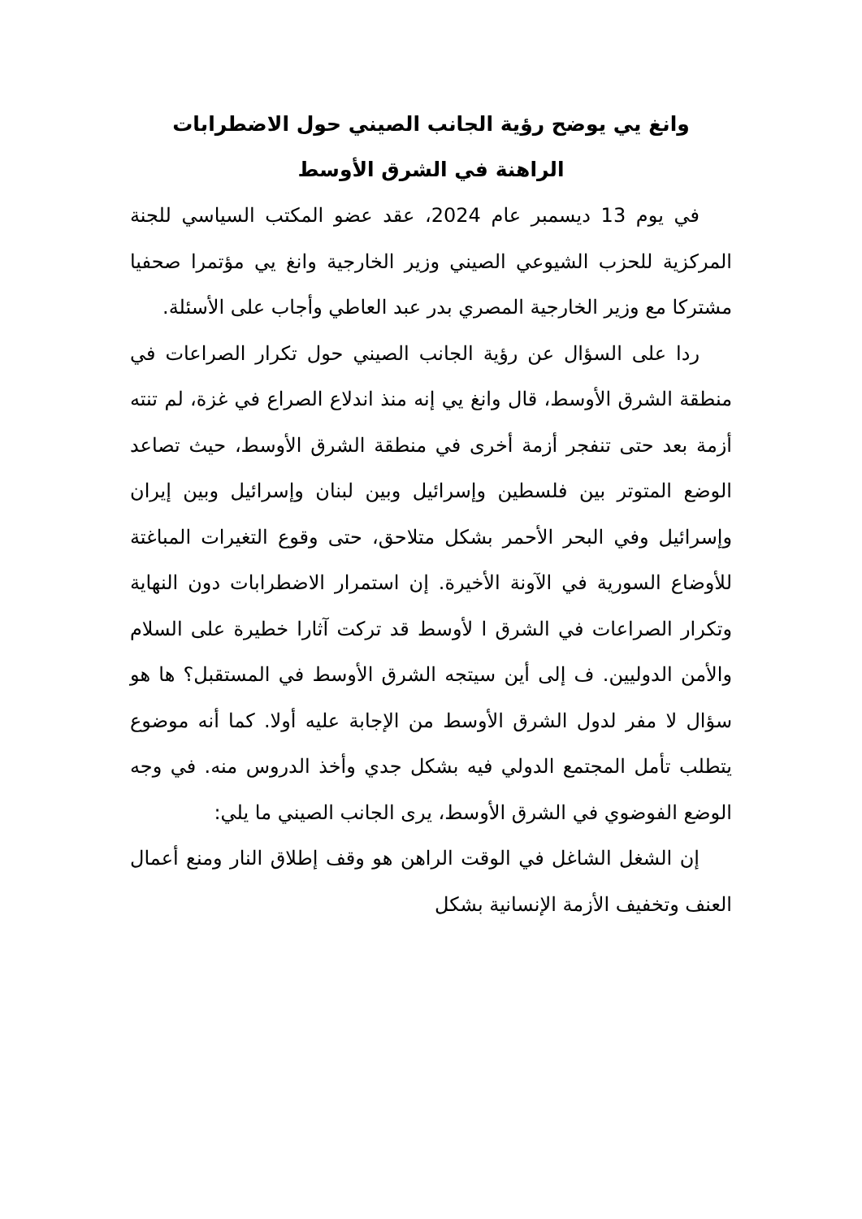وانغ يي يوضح رؤية الجانب الصيني حول الاضطرابات
الراهنة في الشرق الأوسط
في يوم 13 ديسمبر عام 2024، عقد عضو المكتب السياسي للجنة المركزية للحزب الشيوعي الصيني وزير الخارجية وانغ يي مؤتمرا صحفيا مشتركا مع وزير الخارجية المصري بدر عبد العاطي وأجاب على الأسئلة.
ردا على السؤال عن رؤية الجانب الصيني حول تكرار الصراعات في منطقة الشرق الأوسط، قال وانغ يي إنه منذ اندلاع الصراع في غزة، لم تنته أزمة بعد حتى تنفجر أزمة أخرى في منطقة الشرق الأوسط، حيث تصاعد الوضع المتوتر بين فلسطين وإسرائيل وبين لبنان وإسرائيل وبين إيران وإسرائيل وفي البحر الأحمر بشكل متلاحق، حتى وقوع التغيرات المباغتة للأوضاع السورية في الآونة الأخيرة. إن استمرار الاضطرابات دون النهاية وتكرار الصراعات في الشرق ا لأوسط قد تركت آثارا خطيرة على السلام والأمن الدوليين. ف إلى أين سيتجه الشرق الأوسط في المستقبل؟ ها هو سؤال لا مفر لدول الشرق الأوسط من الإجابة عليه أولا. كما أنه موضوع يتطلب تأمل المجتمع الدولي فيه بشكل جدي وأخذ الدروس منه. في وجه الوضع الفوضوي في الشرق الأوسط، يرى الجانب الصيني ما يلي:
إن الشغل الشاغل في الوقت الراهن هو وقف إطلاق النار ومنع أعمال العنف وتخفيف الأزمة الإنسانية بشكل